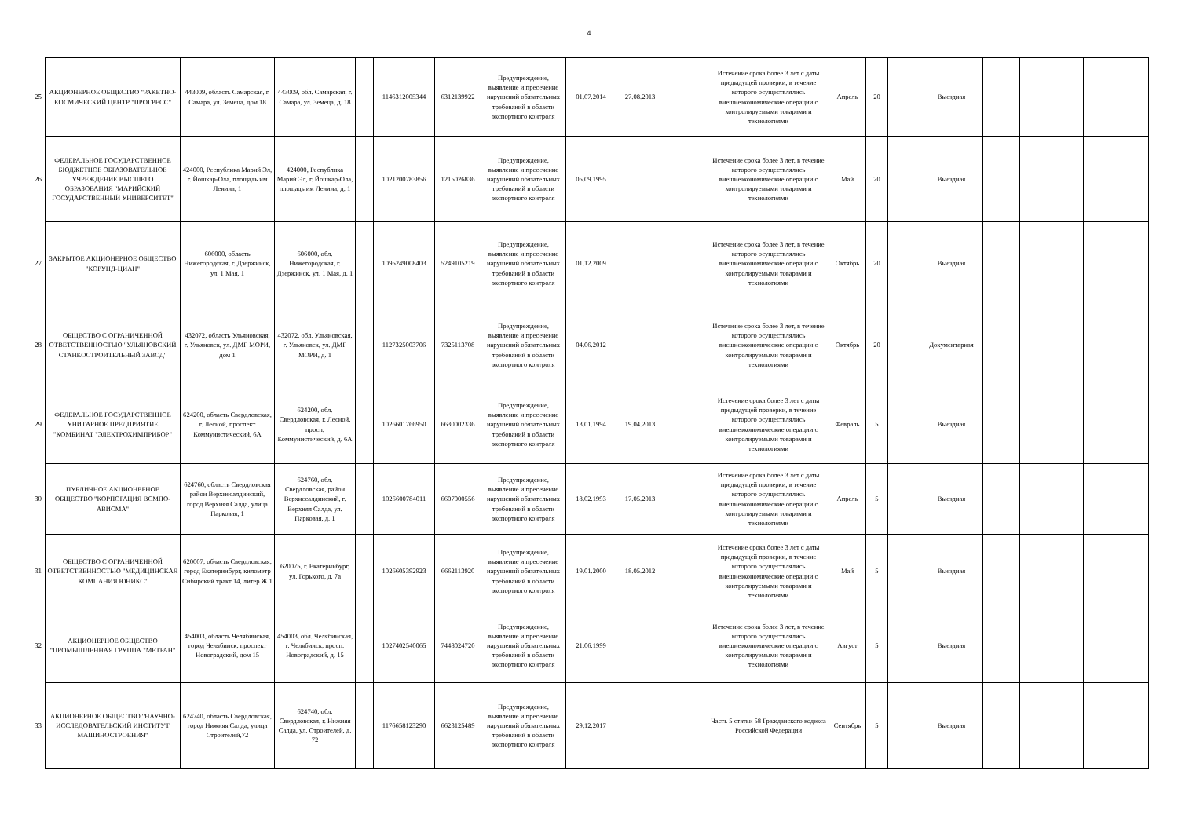4
| 25 | АКЦИОНЕРНОЕ ОБЩЕСТВО "РАКЕТНО-КОСМИЧЕСКИЙ ЦЕНТР "ПРОГРЕСС" | 443009, область Самарская, г. Самара, ул. Земеца, дом 18 | 443009, обл. Самарская, г. Самара, ул. Земеца, д. 18 | | 1146312005344 | 6312139922 | Предупреждение, выявление и пресечение нарушений обязательных требований в области экспортного контроля | 01.07.2014 | 27.08.2013 | | Истечение срока более 3 лет с даты предыдущей проверки, в течение которого осуществлялись внешнеэкономические операции с контролируемыми товарами и технологиями | Апрель | 20 | | Выездная | | | |
| 26 | ФЕДЕРАЛЬНОЕ ГОСУДАРСТВЕННОЕ БЮДЖЕТНОЕ ОБРАЗОВАТЕЛЬНОЕ УЧРЕЖДЕНИЕ ВЫСШЕГО ОБРАЗОВАНИЯ "МАРИЙСКИЙ ГОСУДАРСТВЕННЫЙ УНИВЕРСИТЕТ" | 424000, Республика Марий Эл, г. Йошкар-Ола, площадь им Ленина, 1 | 424000, Республика Марий Эл, г. Йошкар-Ола, площадь им Ленина, д. 1 | | 1021200783856 | 1215026836 | Предупреждение, выявление и пресечение нарушений обязательных требований в области экспортного контроля | 05.09.1995 | | | Истечение срока более 3 лет, в течение которого осуществлялись внешнеэкономические операции с контролируемыми товарами и технологиями | Май | 20 | | Выездная | | | |
| 27 | ЗАКРЫТОЕ АКЦИОНЕРНОЕ ОБЩЕСТВО "КОРУНД-ЦИАН" | 606000, область Нижегородская, г. Дзержинск, ул. 1 Мая, 1 | 606000, обл. Нижегородская, г. Дзержинск, ул. 1 Мая, д. 1 | | 1095249008403 | 5249105219 | Предупреждение, выявление и пресечение нарушений обязательных требований в области экспортного контроля | 01.12.2009 | | | Истечение срока более 3 лет, в течение которого осуществлялись внешнеэкономические операции с контролируемыми товарами и технологиями | Октябрь | 20 | | Выездная | | | |
| 28 | ОБЩЕСТВО С ОГРАНИЧЕННОЙ ОТВЕТСТВЕННОСТЬЮ "УЛЬЯНОВСКИЙ СТАНКОСТРОИТЕЛЬНЫЙ ЗАВОД" | 432072, область Ульяновская, г. Ульяновск, ул. ДМГ МОРИ, дом 1 | 432072, обл. Ульяновская, г. Ульяновск, ул. ДМГ МОРИ, д. 1 | | 1127325003706 | 7325113708 | Предупреждение, выявление и пресечение нарушений обязательных требований в области экспортного контроля | 04.06.2012 | | | Истечение срока более 3 лет, в течение которого осуществлялись внешнеэкономические операции с контролируемыми товарами и технологиями | Октябрь | 20 | | Документарная | | | |
| 29 | ФЕДЕРАЛЬНОЕ ГОСУДАРСТВЕННОЕ УНИТАРНОЕ ПРЕДПРИЯТИЕ "КОМБИНАТ "ЭЛЕКТРОХИМПРИБОР" | 624200, область Свердловская, г. Лесной, проспект Коммунистический, 6А | 624200, обл. Свердловская, г. Лесной, просп. Коммунистический, д. 6А | | 1026601766950 | 6630002336 | Предупреждение, выявление и пресечение нарушений обязательных требований в области экспортного контроля | 13.01.1994 | 19.04.2013 | | Истечение срока более 3 лет с даты предыдущей проверки, в течение которого осуществлялись внешнеэкономические операции с контролируемыми товарами и технологиями | Февраль | 5 | | Выездная | | | |
| 30 | ПУБЛИЧНОЕ АКЦИОНЕРНОЕ ОБЩЕСТВО "КОРПОРАЦИЯ ВСМПО-АВИСМА" | 624760, область Свердловская район Верхнесалдинский, город Верхняя Салда, улица Парковая, 1 | 624760, обл. Свердловская, район Верхнесалдинский, г. Верхняя Салда, ул. Парковая, д. 1 | | 1026600784011 | 6607000556 | Предупреждение, выявление и пресечение нарушений обязательных требований в области экспортного контроля | 18.02.1993 | 17.05.2013 | | Истечение срока более 3 лет с даты предыдущей проверки, в течение которого осуществлялись внешнеэкономические операции с контролируемыми товарами и технологиями | Апрель | 5 | | Выездная | | | |
| 31 | ОБЩЕСТВО С ОГРАНИЧЕННОЙ ОТВЕТСТВЕННОСТЬЮ "МЕДИЦИНСКАЯ КОМПАНИЯ ЮНИКС" | 620007, область Свердловская, город Екатеринбург, километр Сибирский тракт 14, литер Ж 1 | 620075, г. Екатеринбург, ул. Горького, д. 7а | | 1026605392923 | 6662113920 | Предупреждение, выявление и пресечение нарушений обязательных требований в области экспортного контроля | 19.01.2000 | 18.05.2012 | | Истечение срока более 3 лет с даты предыдущей проверки, в течение которого осуществлялись внешнеэкономические операции с контролируемыми товарами и технологиями | Май | 5 | | Выездная | | | |
| 32 | АКЦИОНЕРНОЕ ОБЩЕСТВО "ПРОМЫШЛЕННАЯ ГРУППА "МЕТРАН" | 454003, область Челябинская, город Челябинск, проспект Новоградский, дом 15 | 454003, обл. Челябинская, г. Челябинск, просп. Новоградский, д. 15 | | 1027402540065 | 7448024720 | Предупреждение, выявление и пресечение нарушений обязательных требований в области экспортного контроля | 21.06.1999 | | | Истечение срока более 3 лет, в течение которого осуществлялись внешнеэкономические операции с контролируемыми товарами и технологиями | Август | 5 | | Выездная | | | |
| 33 | АКЦИОНЕРНОЕ ОБЩЕСТВО "НАУЧНО-ИССЛЕДОВАТЕЛЬСКИЙ ИНСТИТУТ МАШИНОСТРОЕНИЯ" | 624740, область Свердловская, город Нижняя Салда, улица Строителей,72 | 624740, обл. Свердловская, г. Нижняя Салда, ул. Строителей, д. 72 | | 1176658123290 | 6623125489 | Предупреждение, выявление и пресечение нарушений обязательных требований в области экспортного контроля | 29.12.2017 | | | Часть 5 статьи 58 Гражданского кодекса Российской Федерации | Сентябрь | 5 | | Выездная | | | |